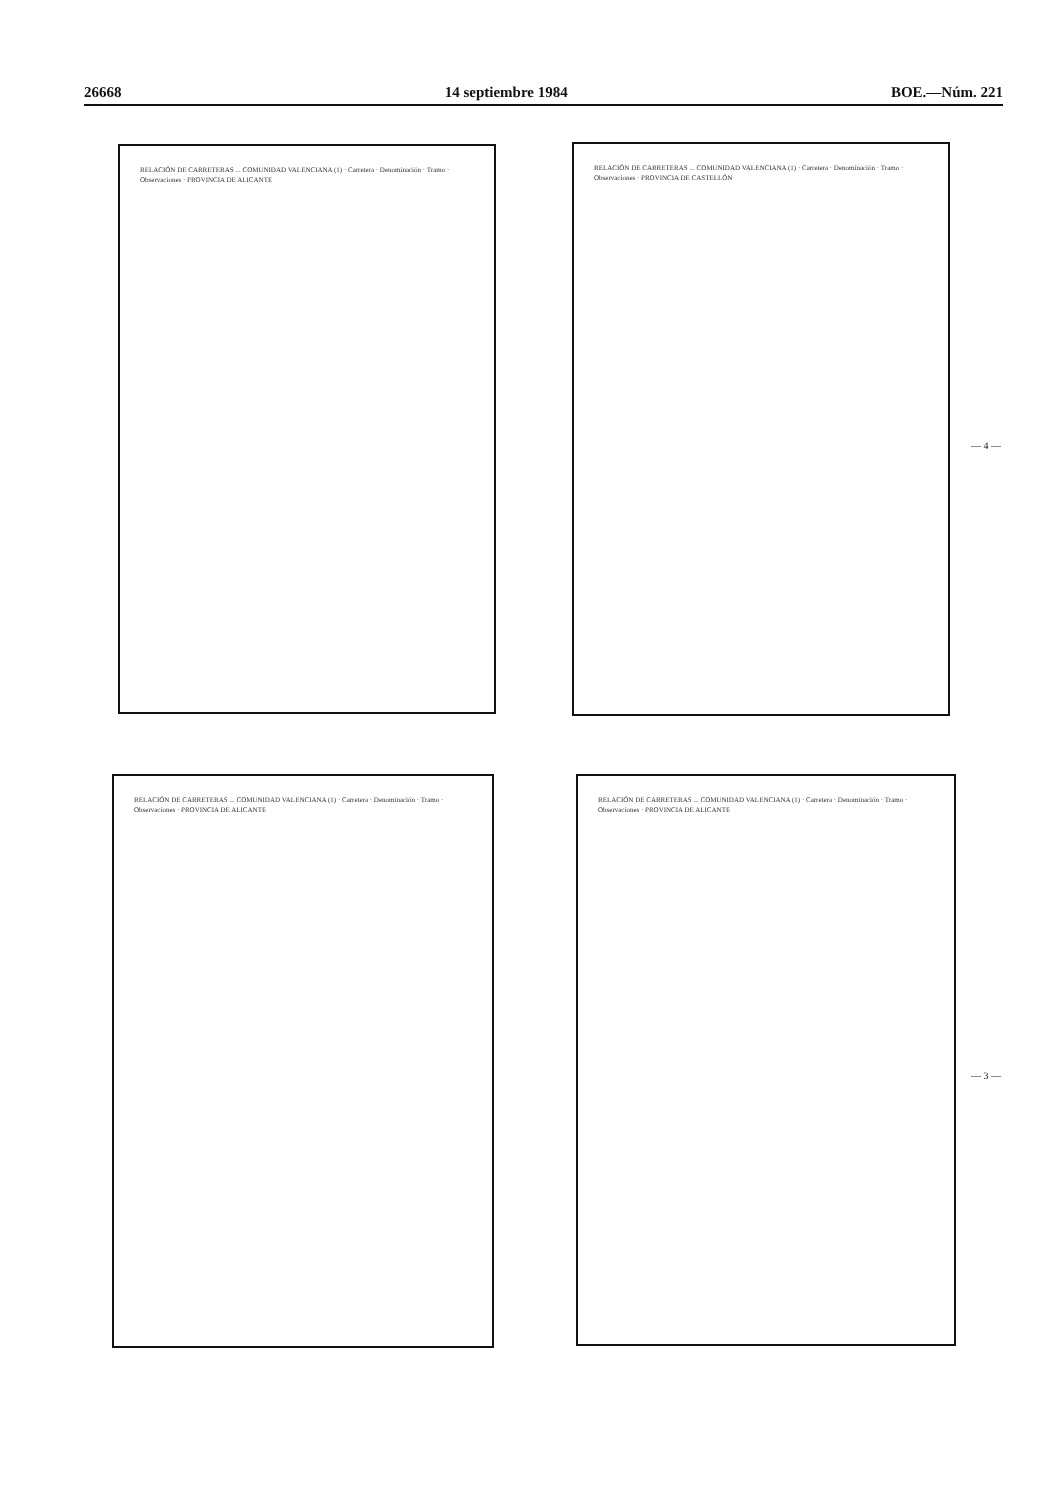26668 14 septiembre 1984 BOE.—Núm. 221
RELACIÓN DE CARRETERAS ... COMUNIDAD VALENCIANA (1) · Carretera · Denominación · Tramo · Observaciones · PROVINCIA DE ALICANTE
RELACIÓN DE CARRETERAS ... COMUNIDAD VALENCIANA (1) · Carretera · Denominación · Tramo · Observaciones · PROVINCIA DE CASTELLÓN
— 4 —
RELACIÓN DE CARRETERAS ... COMUNIDAD VALENCIANA (1) · Carretera · Denominación · Tramo · Observaciones · PROVINCIA DE ALICANTE
RELACIÓN DE CARRETERAS ... COMUNIDAD VALENCIANA (1) · Carretera · Denominación · Tramo · Observaciones · PROVINCIA DE ALICANTE
— 3 —